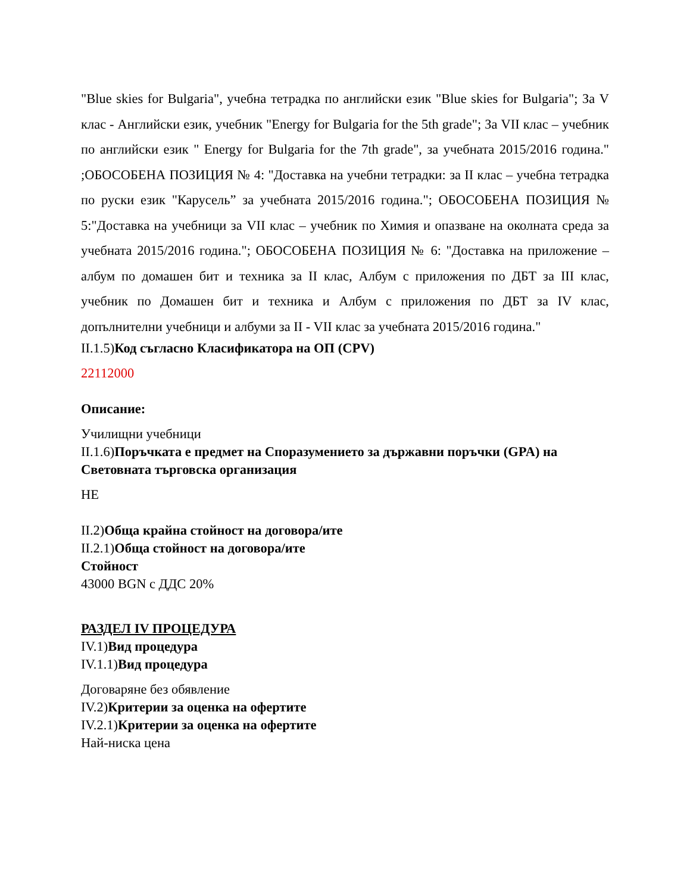"Blue skies for Bulgaria", учебна тетрадка по английски език "Blue skies for Bulgaria"; За V клас - Английски език, учебник "Energy for Bulgaria for the 5th grade"; За VII клас – учебник по английски език " Energy for Bulgaria for the 7th grade", за учебната 2015/2016 година." ;ОБОСОБЕНА ПОЗИЦИЯ № 4: "Доставка на учебни тетрадки: за II клас – учебна тетрадка по руски език "Карусель” за учебната 2015/2016 година."; ОБОСОБЕНА ПОЗИЦИЯ № 5:"Доставка на учебници за VII клас – учебник по Химия и опазване на околната среда за учебната 2015/2016 година."; ОБОСОБЕНА ПОЗИЦИЯ № 6: "Доставка на приложение – албум по домашен бит и техника за II клас, Албум с приложения по ДБТ за III клас, учебник по Домашен бит и техника и Албум с приложения по ДБТ за IV клас, допълнителни учебници и албуми за II - VII клас за учебната 2015/2016 година."
II.1.5)Код съгласно Класификатора на ОП (CPV)
22112000
Описание:
Училищни учебници
II.1.6)Поръчката е предмет на Споразумението за държавни поръчки (GPA) на Световната търговска организация
НЕ
II.2)Обща крайна стойност на договора/ите
II.2.1)Обща стойност на договора/ите
Стойност
43000 BGN с ДДС 20%
РАЗДЕЛ IV ПРОЦЕДУРА
IV.1)Вид процедура
IV.1.1)Вид процедура
Договаряне без обявление
IV.2)Критерии за оценка на офертите
IV.2.1)Критерии за оценка на офертите
Най-ниска цена